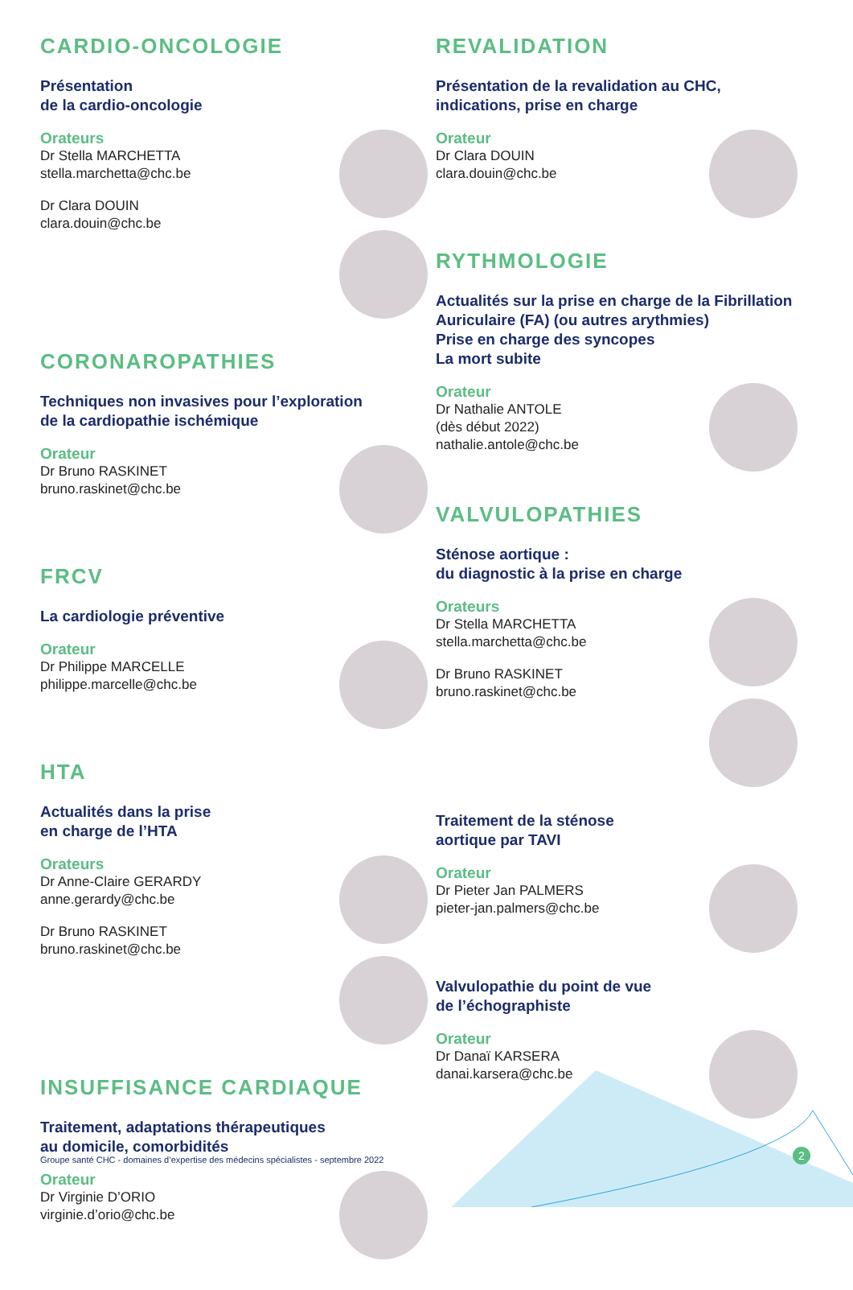CARDIO-ONCOLOGIE
Présentation
de la cardio-oncologie
Orateurs
Dr Stella MARCHETTA
stella.marchetta@chc.be
Dr Clara DOUIN
clara.douin@chc.be
CORONAROPATHIES
Techniques non invasives pour l’exploration
de la cardiopathie ischémique
Orateur
Dr Bruno RASKINET
bruno.raskinet@chc.be
FRCV
La cardiologie préventive
Orateur
Dr Philippe MARCELLE
philippe.marcelle@chc.be
HTA
Actualités dans la prise
en charge de l’HTA
Orateurs
Dr Anne-Claire GERARDY
anne.gerardy@chc.be
Dr Bruno RASKINET
bruno.raskinet@chc.be
INSUFFISANCE CARDIAQUE
Traitement, adaptations thérapeutiques
au domicile, comorbidités
Orateur
Dr Virginie D’ORIO
virginie.d’orio@chc.be
REVALIDATION
Présentation de la revalidation au CHC,
indications, prise en charge
Orateur
Dr Clara DOUIN
clara.douin@chc.be
RYTHMOLOGIE
Actualités sur la prise en charge de la Fibrillation Auriculaire (FA) (ou autres arythmies)
Prise en charge des syncopes
La mort subite
Orateur
Dr Nathalie ANTOLE
(dès début 2022)
nathalie.antole@chc.be
VALVULOPATHIES
Sténose aortique :
du diagnostic à la prise en charge
Orateurs
Dr Stella MARCHETTA
stella.marchetta@chc.be
Dr Bruno RASKINET
bruno.raskinet@chc.be
Traitement de la sténose
aortique par TAVI
Orateur
Dr Pieter Jan PALMERS
pieter-jan.palmers@chc.be
Valvulopathie du point de vue
de l’échographiste
Orateur
Dr Danaï KARSERA
danai.karsera@chc.be
Groupe santé CHC - domaines d’expertise des médecins spécialistes - septembre 2022
2